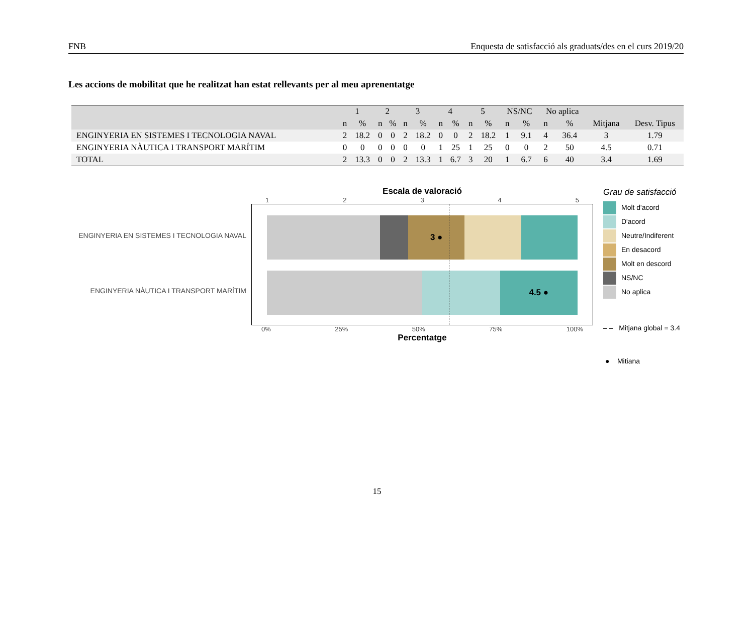FNB Enquesta de satisfacció als graduats/des en el curs 2019/20
Les accions de mobilitat que he realitzat han estat rellevants per al meu aprenentatge
| | 1 | | 2 | | 3 | | 4 | | 5 | | NS/NC | | No aplica | | | |
| --- | --- | --- | --- | --- | --- | --- | --- | --- | --- | --- | --- | --- | --- | --- | --- | --- |
| | n | % | n | % | n | % | n | % | n | % | n | % | n | % | Mitjana | Desv. Tipus |
| ENGINYERIA EN SISTEMES I TECNOLOGIA NAVAL | 2 | 18.2 | 0 | 0 | 2 | 18.2 | 0 | 0 | 2 | 18.2 | 1 | 9.1 | 4 | 36.4 | 3 | 1.79 |
| ENGINYERIA NÀUTICA I TRANSPORT MARÍTIM | 0 | 0 | 0 | 0 | 0 | 0 | 1 | 25 | 1 | 25 | 0 | 0 | 2 | 50 | 4.5 | 0.71 |
| TOTAL | 2 | 13.3 | 0 | 0 | 2 | 13.3 | 1 | 6.7 | 3 | 20 | 1 | 6.7 | 6 | 40 | 3.4 | 1.69 |
ENGINYERIA EN SISTEMES I TECNOLOGIA NAVAL
ENGINYERIA NÀUTICA I TRANSPORT MARÍTIM
Escala de valoració
1 2 3 4 5
3 ●
4.5 ●
0% 25% 50% 75% 100%
Percentatge
Grau de satisfacció
Molt d'acord
D'acord
Neutre/Indiferent
En desacord
Molt en descord
NS/NC
No aplica
– – Mitjana global = 3.4
● Mitiana
15